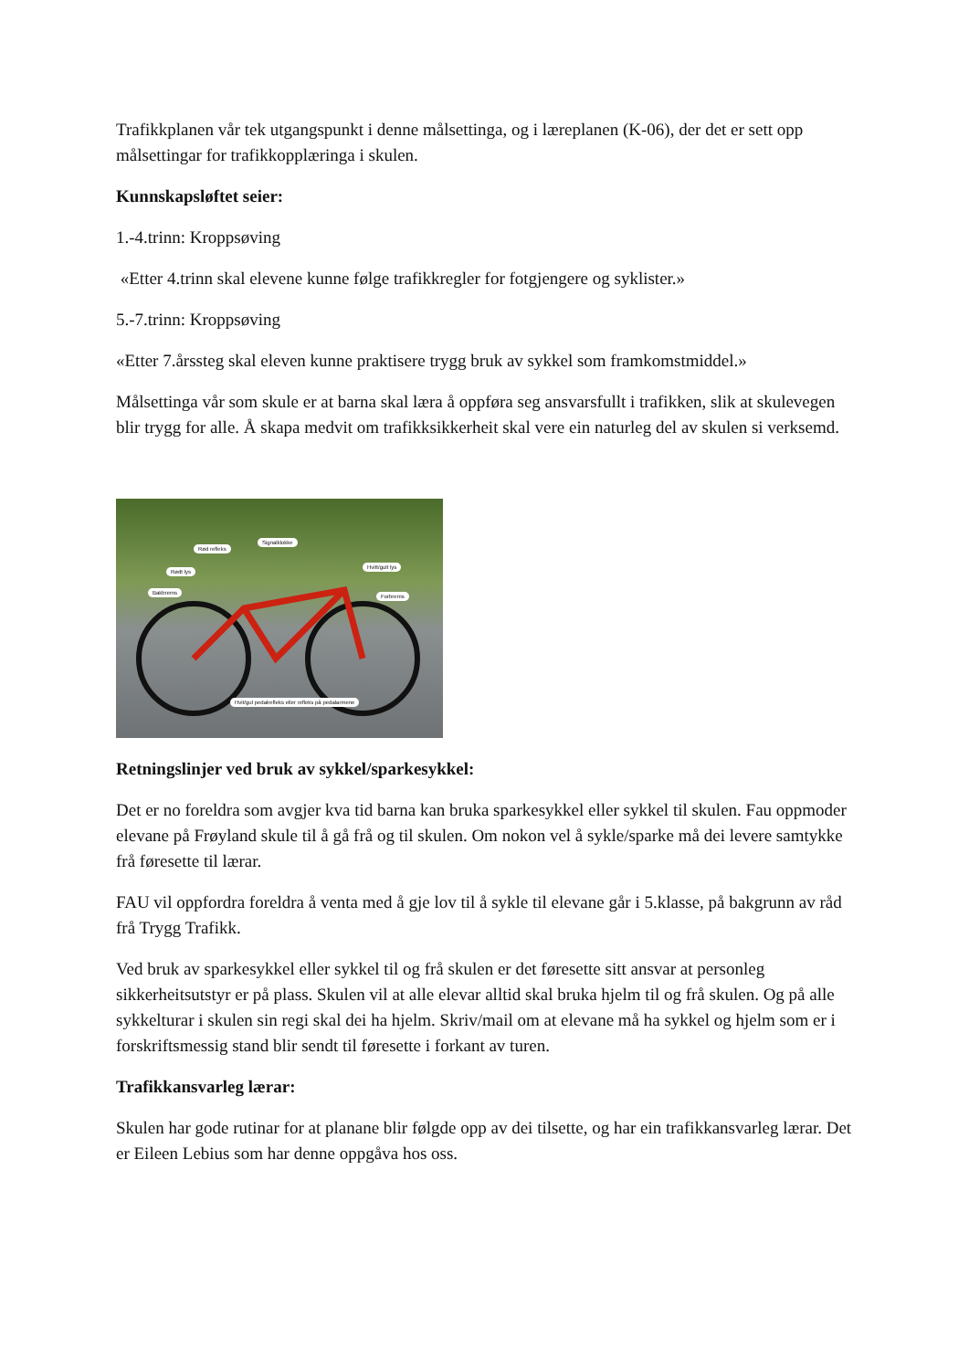Trafikkplanen vår tek utgangspunkt i denne målsettinga, og i læreplanen (K-06), der det er sett opp målsettingar for trafikkopplæringa i skulen.
Kunnskapsløftet seier:
1.-4.trinn: Kroppsøving
«Etter 4.trinn skal elevene kunne følge trafikkregler for fotgjengere og syklister.»
5.-7.trinn: Kroppsøving
«Etter 7.årssteg skal eleven kunne praktisere trygg bruk av sykkel som framkomstmiddel.»
Målsettinga vår som skule er at barna skal læra å oppføra seg ansvarsfullt i trafikken, slik at skulevegen blir trygg for alle. Å skapa medvit om trafikksikkerheit skal vere ein naturleg del av skulen si verksemd.
Rød refleks
Signalklokke
Rødt lys
Hvitt/gult lys
Bakbrems
Forbrems
Hvit/gul pedalrefleks eller refleks på pedalarmene
Retningslinjer ved bruk av sykkel/sparkesykkel:
Det er no foreldra som avgjer kva tid barna kan bruka sparkesykkel eller sykkel til skulen. Fau oppmoder elevane på Frøyland skule til å gå frå og til skulen. Om nokon vel å sykle/sparke må dei levere samtykke frå føresette til lærar.
FAU vil oppfordra foreldra å venta med å gje lov til å sykle til elevane går i 5.klasse, på bakgrunn av råd frå Trygg Trafikk.
Ved bruk av sparkesykkel eller sykkel til og frå skulen er det føresette sitt ansvar at personleg sikkerheitsutstyr er på plass. Skulen vil at alle elevar alltid skal bruka hjelm til og frå skulen. Og på alle sykkelturar i skulen sin regi skal dei ha hjelm. Skriv/mail om at elevane må ha sykkel og hjelm som er i forskriftsmessig stand blir sendt til føresette i forkant av turen.
Trafikkansvarleg lærar:
Skulen har gode rutinar for at planane blir følgde opp av dei tilsette, og har ein trafikkansvarleg lærar. Det er Eileen Lebius som har denne oppgåva hos oss.